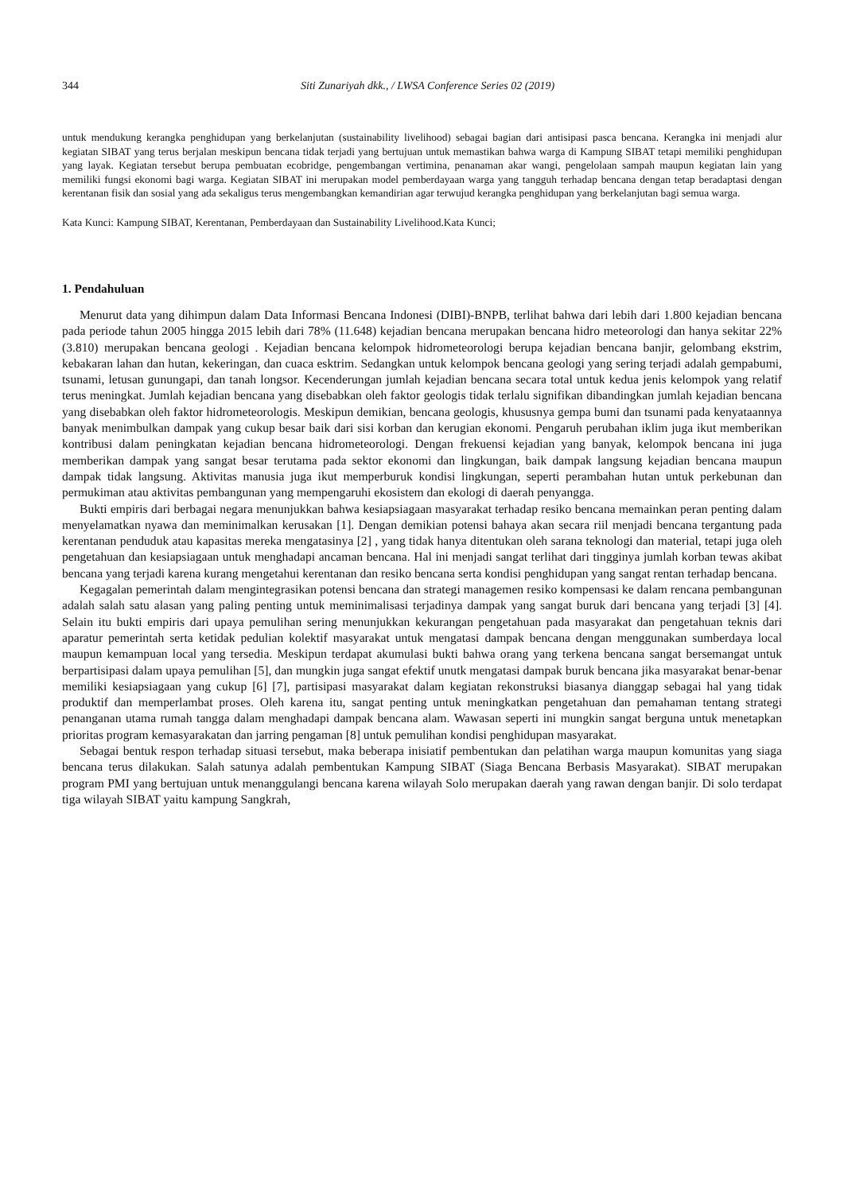344 Siti Zunariyah dkk., / LWSA Conference Series 02 (2019)
untuk mendukung kerangka penghidupan yang berkelanjutan (sustainability livelihood) sebagai bagian dari antisipasi pasca bencana. Kerangka ini menjadi alur kegiatan SIBAT yang terus berjalan meskipun bencana tidak terjadi yang bertujuan untuk memastikan bahwa warga di Kampung SIBAT tetapi memiliki penghidupan yang layak. Kegiatan tersebut berupa pembuatan ecobridge, pengembangan vertimina, penanaman akar wangi, pengelolaan sampah maupun kegiatan lain yang memiliki fungsi ekonomi bagi warga. Kegiatan SIBAT ini merupakan model pemberdayaan warga yang tangguh terhadap bencana dengan tetap beradaptasi dengan kerentanan fisik dan sosial yang ada sekaligus terus mengembangkan kemandirian agar terwujud kerangka penghidupan yang berkelanjutan bagi semua warga.
Kata Kunci: Kampung SIBAT, Kerentanan, Pemberdayaan dan Sustainability Livelihood.Kata Kunci;
1. Pendahuluan
Menurut data yang dihimpun dalam Data Informasi Bencana Indonesi (DIBI)-BNPB, terlihat bahwa dari lebih dari 1.800 kejadian bencana pada periode tahun 2005 hingga 2015 lebih dari 78% (11.648) kejadian bencana merupakan bencana hidro meteorologi dan hanya sekitar 22% (3.810) merupakan bencana geologi . Kejadian bencana kelompok hidrometeorologi berupa kejadian bencana banjir, gelombang ekstrim, kebakaran lahan dan hutan, kekeringan, dan cuaca esktrim. Sedangkan untuk kelompok bencana geologi yang sering terjadi adalah gempabumi, tsunami, letusan gunungapi, dan tanah longsor. Kecenderungan jumlah kejadian bencana secara total untuk kedua jenis kelompok yang relatif terus meningkat. Jumlah kejadian bencana yang disebabkan oleh faktor geologis tidak terlalu signifikan dibandingkan jumlah kejadian bencana yang disebabkan oleh faktor hidrometeorologis. Meskipun demikian, bencana geologis, khususnya gempa bumi dan tsunami pada kenyataannya banyak menimbulkan dampak yang cukup besar baik dari sisi korban dan kerugian ekonomi. Pengaruh perubahan iklim juga ikut memberikan kontribusi dalam peningkatan kejadian bencana hidrometeorologi. Dengan frekuensi kejadian yang banyak, kelompok bencana ini juga memberikan dampak yang sangat besar terutama pada sektor ekonomi dan lingkungan, baik dampak langsung kejadian bencana maupun dampak tidak langsung. Aktivitas manusia juga ikut memperburuk kondisi lingkungan, seperti perambahan hutan untuk perkebunan dan permukiman atau aktivitas pembangunan yang mempengaruhi ekosistem dan ekologi di daerah penyangga.
Bukti empiris dari berbagai negara menunjukkan bahwa kesiapsiagaan masyarakat terhadap resiko bencana memainkan peran penting dalam menyelamatkan nyawa dan meminimalkan kerusakan [1]. Dengan demikian potensi bahaya akan secara riil menjadi bencana tergantung pada kerentanan penduduk atau kapasitas mereka mengatasinya [2] , yang tidak hanya ditentukan oleh sarana teknologi dan material, tetapi juga oleh pengetahuan dan kesiapsiagaan untuk menghadapi ancaman bencana. Hal ini menjadi sangat terlihat dari tingginya jumlah korban tewas akibat bencana yang terjadi karena kurang mengetahui kerentanan dan resiko bencana serta kondisi penghidupan yang sangat rentan terhadap bencana.
Kegagalan pemerintah dalam mengintegrasikan potensi bencana dan strategi managemen resiko kompensasi ke dalam rencana pembangunan adalah salah satu alasan yang paling penting untuk meminimalisasi terjadinya dampak yang sangat buruk dari bencana yang terjadi [3] [4]. Selain itu bukti empiris dari upaya pemulihan sering menunjukkan kekurangan pengetahuan pada masyarakat dan pengetahuan teknis dari aparatur pemerintah serta ketidak pedulian kolektif masyarakat untuk mengatasi dampak bencana dengan menggunakan sumberdaya local maupun kemampuan local yang tersedia. Meskipun terdapat akumulasi bukti bahwa orang yang terkena bencana sangat bersemangat untuk berpartisipasi dalam upaya pemulihan [5], dan mungkin juga sangat efektif unutk mengatasi dampak buruk bencana jika masyarakat benar-benar memiliki kesiapsiagaan yang cukup [6] [7], partisipasi masyarakat dalam kegiatan rekonstruksi biasanya dianggap sebagai hal yang tidak produktif dan memperlambat proses. Oleh karena itu, sangat penting untuk meningkatkan pengetahuan dan pemahaman tentang strategi penanganan utama rumah tangga dalam menghadapi dampak bencana alam. Wawasan seperti ini mungkin sangat berguna untuk menetapkan prioritas program kemasyarakatan dan jarring pengaman [8] untuk pemulihan kondisi penghidupan masyarakat.
Sebagai bentuk respon terhadap situasi tersebut, maka beberapa inisiatif pembentukan dan pelatihan warga maupun komunitas yang siaga bencana terus dilakukan. Salah satunya adalah pembentukan Kampung SIBAT (Siaga Bencana Berbasis Masyarakat). SIBAT merupakan program PMI yang bertujuan untuk menanggulangi bencana karena wilayah Solo merupakan daerah yang rawan dengan banjir. Di solo terdapat tiga wilayah SIBAT yaitu kampung Sangkrah,